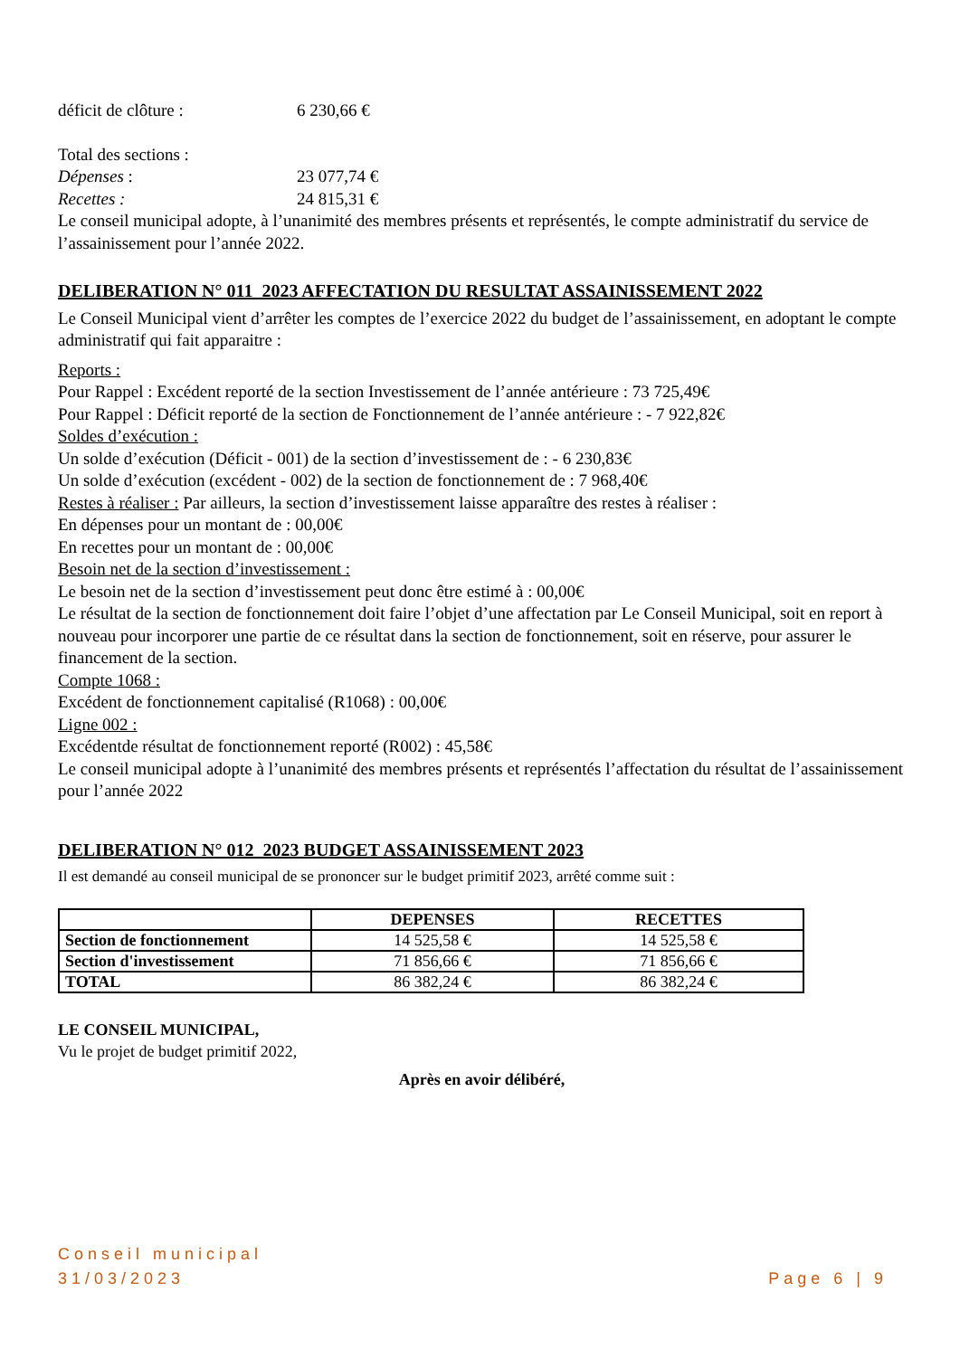déficit de clôture : 6 230,66 €
Total des sections :
Dépenses : 23 077,74 €
Recettes : 24 815,31 €
Le conseil municipal adopte, à l’unanimité des membres présents et représentés, le compte administratif du service de l’assainissement pour l’année 2022.
DELIBERATION N° 011_2023 AFFECTATION DU RESULTAT ASSAINISSEMENT 2022
Le Conseil Municipal vient d’arrêter les comptes de l’exercice 2022 du budget de l’assainissement, en adoptant le compte administratif qui fait apparaitre :
Reports :
Pour Rappel : Excédent reporté de la section Investissement de l’année antérieure : 73 725,49€
Pour Rappel : Déficit reporté de la section de Fonctionnement de l’année antérieure : - 7 922,82€
Soldes d’exécution :
Un solde d’exécution (Déficit - 001) de la section d’investissement de : - 6 230,83€
Un solde d’exécution (excédent - 002) de la section de fonctionnement de : 7 968,40€
Restes à réaliser : Par ailleurs, la section d’investissement laisse apparaître des restes à réaliser :
En dépenses pour un montant de : 00,00€
En recettes pour un montant de : 00,00€
Besoin net de la section d’investissement :
Le besoin net de la section d’investissement peut donc être estimé à : 00,00€
Le résultat de la section de fonctionnement doit faire l’objet d’une affectation par Le Conseil Municipal, soit en report à nouveau pour incorporer une partie de ce résultat dans la section de fonctionnement, soit en réserve, pour assurer le financement de la section.
Compte 1068 :
Excédent de fonctionnement capitalisé (R1068) : 00,00€
Ligne 002 :
Excédentde résultat de fonctionnement reporté (R002) : 45,58€
Le conseil municipal adopte à l’unanimité des membres présents et représentés l’affectation du résultat de l’assainissement pour l’année 2022
DELIBERATION N° 012_2023 BUDGET ASSAINISSEMENT 2023
Il est demandé au conseil municipal de se prononcer sur le budget primitif 2023, arrêté comme suit :
| | DEPENSES | RECETTES |
| --- | --- | --- |
| Section de fonctionnement | 14 525,58 € | 14 525,58 € |
| Section d'investissement | 71 856,66 € | 71 856,66 € |
| TOTAL | 86 382,24 € | 86 382,24 € |
LE CONSEIL MUNICIPAL,
Vu le projet de budget primitif 2022,
Après en avoir délibéré,
Conseil municipal
31/03/2023
Page 6 | 9